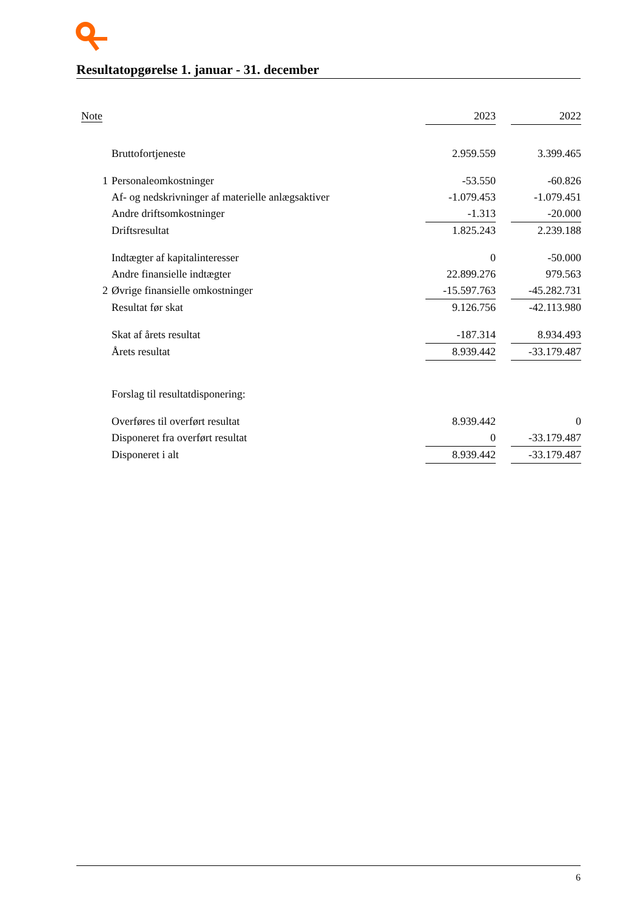Resultatopgørelse 1. januar - 31. december
| Note | | 2023 | | 2022 |
| --- | --- | --- | --- | --- |
| | Bruttofortjeneste | 2.959.559 | | 3.399.465 |
| 1 | Personaleomkostninger | -53.550 | | -60.826 |
| | Af- og nedskrivninger af materielle anlægsaktiver | -1.079.453 | | -1.079.451 |
| | Andre driftsomkostninger | -1.313 | | -20.000 |
| | Driftsresultat | 1.825.243 | | 2.239.188 |
| | Indtægter af kapitalinteresser | 0 | | -50.000 |
| | Andre finansielle indtægter | 22.899.276 | | 979.563 |
| 2 | Øvrige finansielle omkostninger | -15.597.763 | | -45.282.731 |
| | Resultat før skat | 9.126.756 | | -42.113.980 |
| | Skat af årets resultat | -187.314 | | 8.934.493 |
| | Årets resultat | 8.939.442 | | -33.179.487 |
| | Forslag til resultatdisponering: | | | |
| | Overføres til overført resultat | 8.939.442 | | 0 |
| | Disponeret fra overført resultat | 0 | | -33.179.487 |
| | Disponeret i alt | 8.939.442 | | -33.179.487 |
6